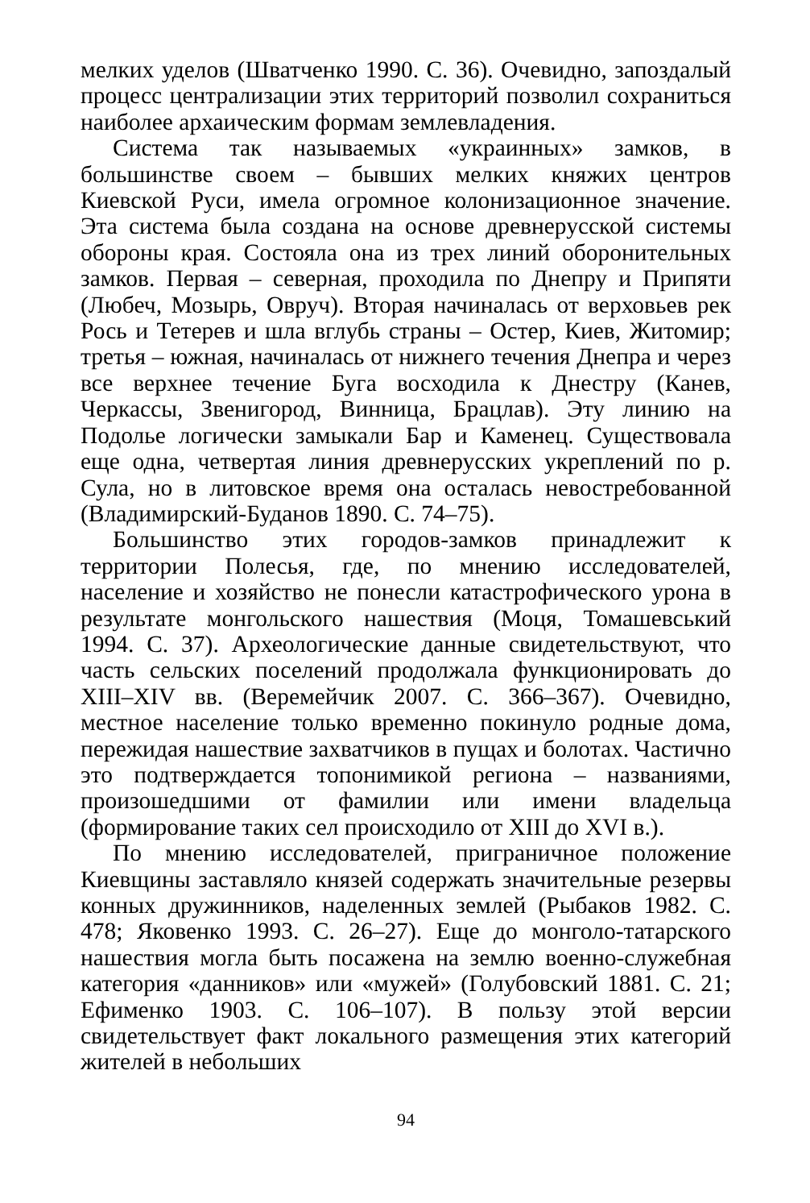мелких уделов (Шватченко 1990. С. 36). Очевидно, запоздалый процесс централизации этих территорий позволил сохраниться наиболее архаическим формам землевладения.
Система так называемых «украинных» замков, в большинстве своем – бывших мелких княжих центров Киевской Руси, имела огромное колонизационное значение. Эта система была создана на основе древнерусской системы обороны края. Состояла она из трех линий оборонительных замков. Первая – северная, проходила по Днепру и Припяти (Любеч, Мозырь, Овруч). Вторая начиналась от верховьев рек Рось и Тетерев и шла вглубь страны – Остер, Киев, Житомир; третья – южная, начиналась от нижнего течения Днепра и через все верхнее течение Буга восходила к Днестру (Канев, Черкассы, Звенигород, Винница, Брацлав). Эту линию на Подолье логически замыкали Бар и Каменец. Существовала еще одна, четвертая линия древнерусских укреплений по р. Сула, но в литовское время она осталась невостребованной (Владимирский-Буданов 1890. С. 74–75).
Большинство этих городов-замков принадлежит к территории Полесья, где, по мнению исследователей, население и хозяйство не понесли катастрофического урона в результате монгольского нашествия (Моця, Томашевський 1994. С. 37). Археологические данные свидетельствуют, что часть сельских поселений продолжала функционировать до XIII–XIV вв. (Веремейчик 2007. С. 366–367). Очевидно, местное население только временно покинуло родные дома, пережидая нашествие захватчиков в пущах и болотах. Частично это подтверждается топонимикой региона – названиями, произошедшими от фамилии или имени владельца (формирование таких сел происходило от XIII до XVI в.).
По мнению исследователей, приграничное положение Киевщины заставляло князей содержать значительные резервы конных дружинников, наделенных землей (Рыбаков 1982. С. 478; Яковенко 1993. С. 26–27). Еще до монголо-татарского нашествия могла быть посажена на землю военно-служебная категория «данников» или «мужей» (Голубовский 1881. С. 21; Ефименко 1903. С. 106–107). В пользу этой версии свидетельствует факт локального размещения этих категорий жителей в небольших
94